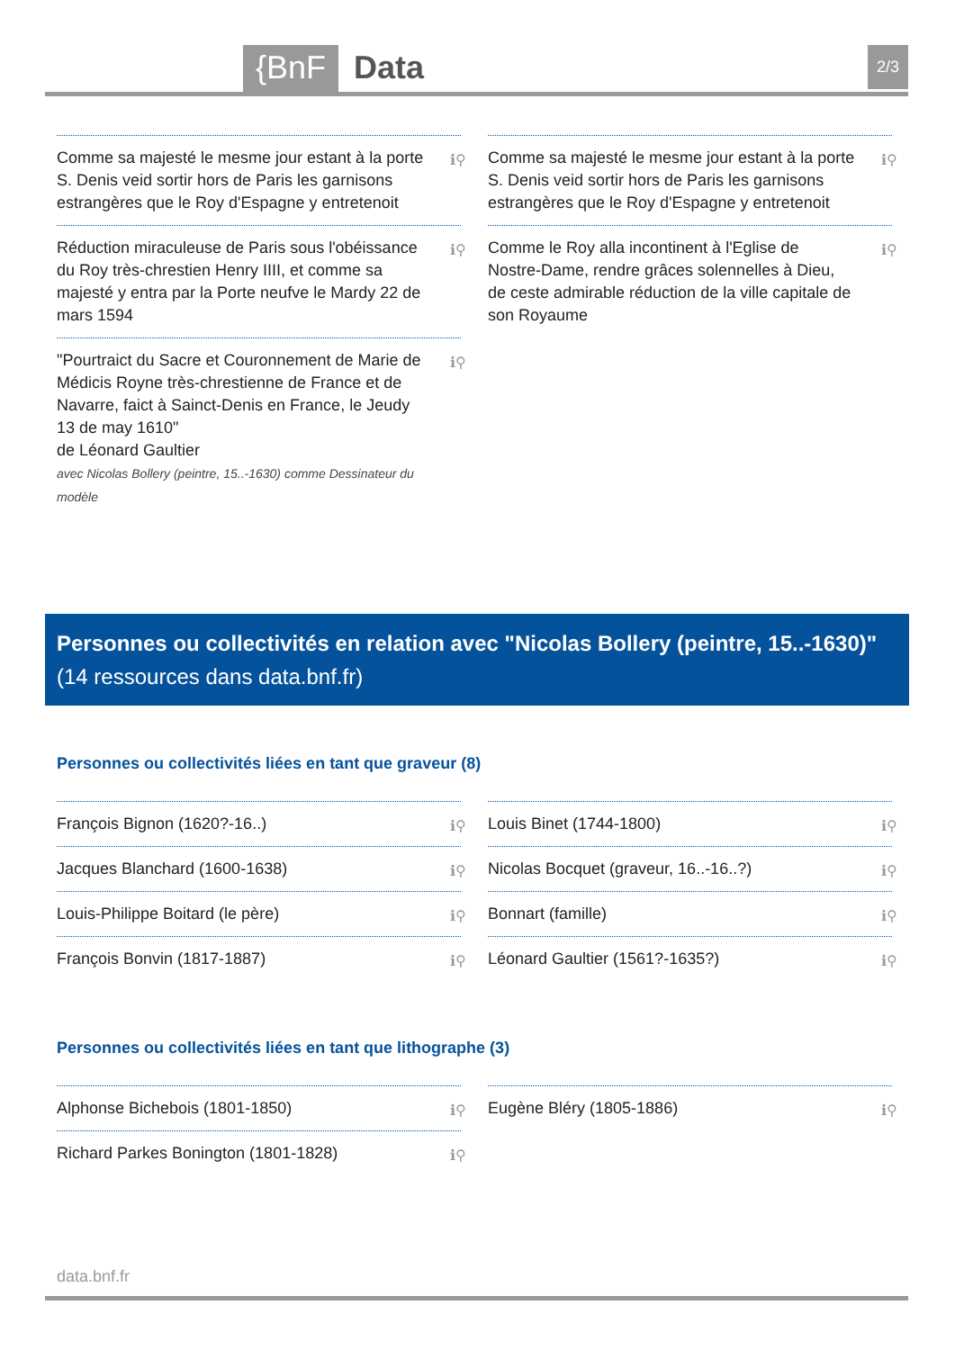{BnF Data 2/3
Comme sa majesté le mesme jour estant à la porte S. Denis veid sortir hors de Paris les garnisons estrangères que le Roy d'Espagne y entretenoit ℹ⚲
Réduction miraculeuse de Paris sous l'obéissance du Roy très-chrestien Henry IIII, et comme sa majesté y entra par la Porte neufve le Mardy 22 de mars 1594 ℹ⚲
"Pourtraict du Sacre et Couronnement de Marie de Médicis Royne très-chrestienne de France et de Navarre, faict à Sainct-Denis en France, le Jeudy 13 de may 1610"
de Léonard Gaultier
avec Nicolas Bollery (peintre, 15..-1630) comme Dessinateur du modèle
ℹ⚲
Comme sa majesté le mesme jour estant à la porte S. Denis veid sortir hors de Paris les garnisons estrangères que le Roy d'Espagne y entretenoit ℹ⚲
Comme le Roy alla incontinent à l'Eglise de Nostre-Dame, rendre grâces solennelles à Dieu, de ceste admirable réduction de la ville capitale de son Royaume ℹ⚲
Personnes ou collectivités en relation avec "Nicolas Bollery (peintre, 15..-1630)" (14 ressources dans data.bnf.fr)
Personnes ou collectivités liées en tant que graveur (8)
François Bignon (1620?-16..) ℹ⚲
Jacques Blanchard (1600-1638) ℹ⚲
Louis-Philippe Boitard (le père) ℹ⚲
François Bonvin (1817-1887) ℹ⚲
Louis Binet (1744-1800) ℹ⚲
Nicolas Bocquet (graveur, 16..-16..?) ℹ⚲
Bonnart (famille) ℹ⚲
Léonard Gaultier (1561?-1635?) ℹ⚲
Personnes ou collectivités liées en tant que lithographe (3)
Alphonse Bichebois (1801-1850) ℹ⚲
Richard Parkes Bonington (1801-1828) ℹ⚲
Eugène Bléry (1805-1886) ℹ⚲
data.bnf.fr